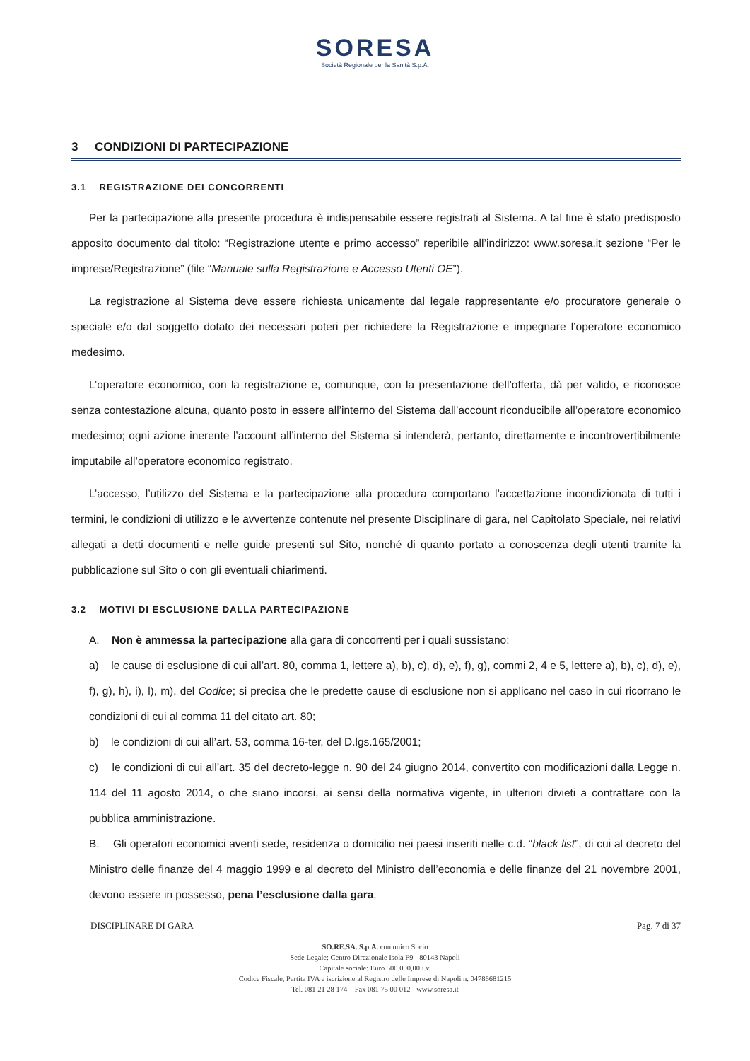SORESA
Società Regionale per la Sanità S.p.A.
3 CONDIZIONI DI PARTECIPAZIONE
3.1 REGISTRAZIONE DEI CONCORRENTI
Per la partecipazione alla presente procedura è indispensabile essere registrati al Sistema. A tal fine è stato predisposto apposito documento dal titolo: “Registrazione utente e primo accesso” reperibile all’indirizzo: www.soresa.it sezione “Per le imprese/Registrazione” (file “Manuale sulla Registrazione e Accesso Utenti OE”).
La registrazione al Sistema deve essere richiesta unicamente dal legale rappresentante e/o procuratore generale o speciale e/o dal soggetto dotato dei necessari poteri per richiedere la Registrazione e impegnare l’operatore economico medesimo.
L’operatore economico, con la registrazione e, comunque, con la presentazione dell’offerta, dà per valido, e riconosce senza contestazione alcuna, quanto posto in essere all’interno del Sistema dall’account riconducibile all’operatore economico medesimo; ogni azione inerente l’account all’interno del Sistema si intenderà, pertanto, direttamente e incontrovertibilmente imputabile all’operatore economico registrato.
L’accesso, l’utilizzo del Sistema e la partecipazione alla procedura comportano l’accettazione incondizionata di tutti i termini, le condizioni di utilizzo e le avvertenze contenute nel presente Disciplinare di gara, nel Capitolato Speciale, nei relativi allegati a detti documenti e nelle guide presenti sul Sito, nonché di quanto portato a conoscenza degli utenti tramite la pubblicazione sul Sito o con gli eventuali chiarimenti.
3.2 MOTIVI DI ESCLUSIONE DALLA PARTECIPAZIONE
A. Non è ammessa la partecipazione alla gara di concorrenti per i quali sussistano:
a) le cause di esclusione di cui all’art. 80, comma 1, lettere a), b), c), d), e), f), g), commi 2, 4 e 5, lettere a), b), c), d), e), f), g), h), i), l), m), del Codice; si precisa che le predette cause di esclusione non si applicano nel caso in cui ricorrano le condizioni di cui al comma 11 del citato art. 80;
b) le condizioni di cui all’art. 53, comma 16-ter, del D.lgs.165/2001;
c) le condizioni di cui all’art. 35 del decreto-legge n. 90 del 24 giugno 2014, convertito con modificazioni dalla Legge n. 114 del 11 agosto 2014, o che siano incorsi, ai sensi della normativa vigente, in ulteriori divieti a contrattare con la pubblica amministrazione.
B. Gli operatori economici aventi sede, residenza o domicilio nei paesi inseriti nelle c.d. “black list”, di cui al decreto del Ministro delle finanze del 4 maggio 1999 e al decreto del Ministro dell’economia e delle finanze del 21 novembre 2001, devono essere in possesso, pena l’esclusione dalla gara,
DISCIPLINARE DI GARA Pag. 7 di 37
SO.RE.SA. S.p.A. con unico Socio
Sede Legale: Centro Direzionale Isola F9 - 80143 Napoli
Capitale sociale: Euro 500.000,00 i.v.
Codice Fiscale, Partita IVA e iscrizione al Registro delle Imprese di Napoli n. 04786681215
Tel. 081 21 28 174 – Fax 081 75 00 012 - www.soresa.it